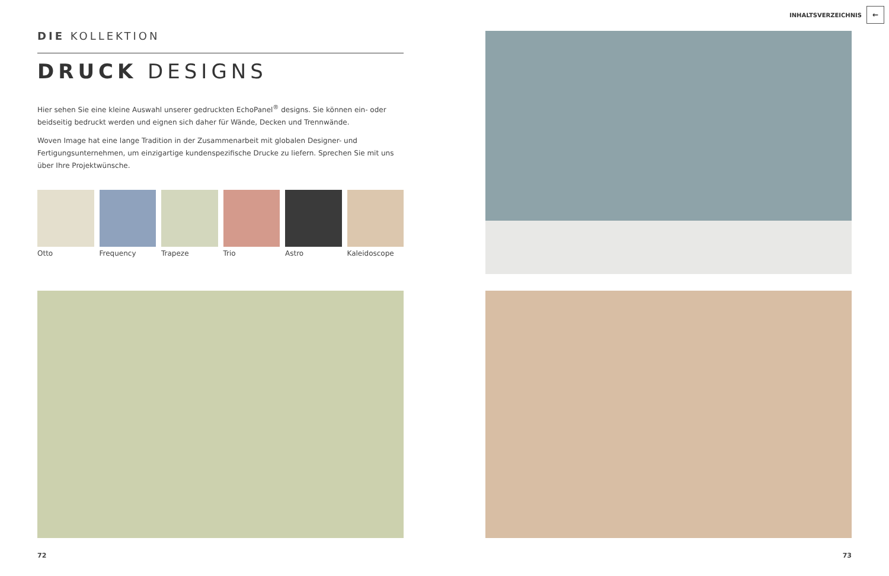INHALTSVERZEICHNIS ←
DIE KOLLEKTION
DRUCK DESIGNS
Hier sehen Sie eine kleine Auswahl unserer gedruckten EchoPanel<sup>®</sup> designs. Sie können ein- oder beidseitig bedruckt werden und eignen sich daher für Wände, Decken und Trennwände.
Woven Image hat eine lange Tradition in der Zusammenarbeit mit globalen Designer- und Fertigungsunternehmen, um einzigartige kundenspezifische Drucke zu liefern. Sprechen Sie mit uns über Ihre Projektwünsche.
Otto Frequency Trapeze Trio Astro Kaleidoscope
72 73